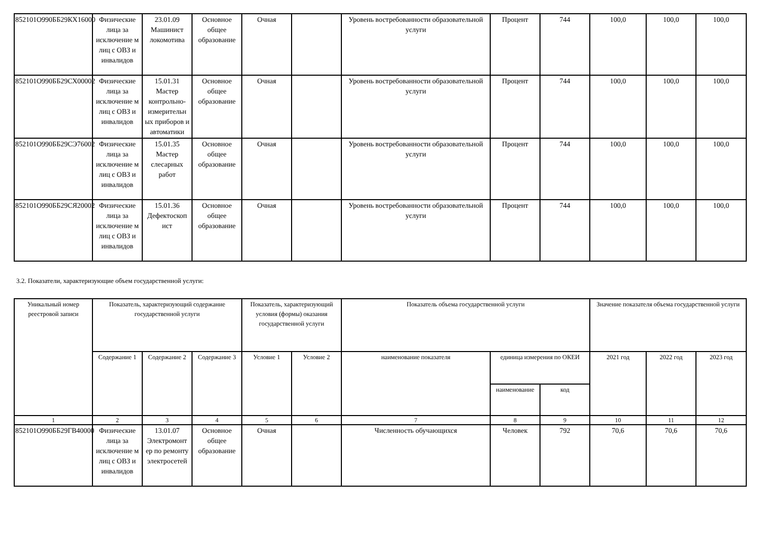| 852101О990ББ29КХ16000 | Физические лица за исключение м лиц с ОВЗ и инвалидов | 23.01.09 Машинист локомотива | Основное общее образование | Очная | | Уровень востребованности образовательной услуги | Процент | 744 | 100,0 | 100,0 | 100,0 |
| 852101О990ББ29СХ00002 | Физические лица за исключение м лиц с ОВЗ и инвалидов | 15.01.31 Мастер контрольно-измерительн ых приборов и автоматики | Основное общее образование | Очная | | Уровень востребованности образовательной услуги | Процент | 744 | 100,0 | 100,0 | 100,0 |
| 852101О990ББ29СЭ76002 | Физические лица за исключение м лиц с ОВЗ и инвалидов | 15.01.35 Мастер слесарных работ | Основное общее образование | Очная | | Уровень востребованности образовательной услуги | Процент | 744 | 100,0 | 100,0 | 100,0 |
| 852101О990ББ29СЯ20002 | Физические лица за исключение м лиц с ОВЗ и инвалидов | 15.01.36 Дефектоскоп ист | Основное общее образование | Очная | | Уровень востребованности образовательной услуги | Процент | 744 | 100,0 | 100,0 | 100,0 |
3.2. Показатели, характеризующие объем государственной услуги:
| Уникальный номер реестровой записи | Показатель, характеризующий содержание государственной услуги | | | Показатель, характеризующий условия (формы) оказания государственной услуги | | Показатель объема государственной услуги | | | Значение показателя объема государственной услуги | | |
| --- | --- | --- | --- | --- | --- | --- | --- | --- | --- | --- | --- |
| | Содержание 1 | Содержание 2 | Содержание 3 | Условие 1 | Условие 2 | наименование показателя | единица измерения по ОКЕИ | | 2021 год | 2022 год | 2023 год |
| | | | | | | | наименование | код | | | |
| 1 | 2 | 3 | 4 | 5 | 6 | 7 | 8 | 9 | 10 | 11 | 12 |
| 852101О990ББ29ГВ40000 | Физические лица за исключение м лиц с ОВЗ и инвалидов | 13.01.07 Электромонт ер по ремонту электросетей | Основное общее образование | Очная | | Численность обучающихся | Человек | 792 | 70,6 | 70,6 | 70,6 |